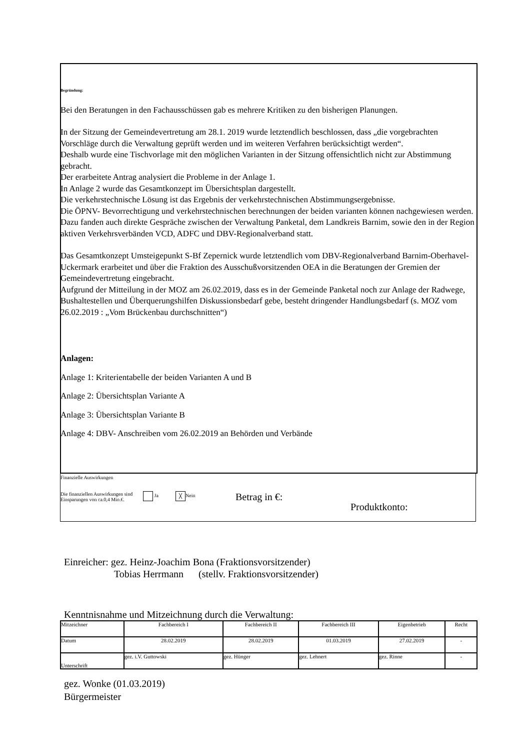Begründung:
Bei den Beratungen in den Fachausschüssen gab es mehrere Kritiken zu den bisherigen Planungen.
In der Sitzung der Gemeindevertretung am 28.1. 2019 wurde letztendlich beschlossen, dass „die vorgebrachten Vorschläge durch die Verwaltung geprüft werden und im weiteren Verfahren berücksichtigt werden“.
Deshalb wurde eine Tischvorlage mit den möglichen Varianten in der Sitzung offensichtlich nicht zur Abstimmung gebracht.
Der erarbeitete Antrag analysiert die Probleme in der Anlage 1.
In Anlage 2 wurde das Gesamtkonzept im Übersichtsplan dargestellt.
Die verkehrstechnische Lösung ist das Ergebnis der verkehrstechnischen Abstimmungsergebnisse.
Die ÖPNV- Bevorrechtigung und verkehrstechnischen berechnungen der beiden varianten können nachgewiesen werden.
Dazu fanden auch direkte Gespräche zwischen der Verwaltung Panketal, dem Landkreis Barnim, sowie den in der Region aktiven Verkehrsverbänden VCD, ADFC und DBV-Regionalverband statt.
Das Gesamtkonzept Umsteigepunkt S-Bf Zepernick wurde letztendlich vom DBV-Regionalverband Barnim-Oberhavel-Uckermark erarbeitet und über die Fraktion des Ausschußvorsitzenden OEA in die Beratungen der Gremien der Gemeindevertretung eingebracht.
Aufgrund der Mitteilung in der MOZ am 26.02.2019, dass es in der Gemeinde Panketal noch zur Anlage der Radwege, Bushaltestellen und Überquerungshilfen Diskussionsbedarf gebe, besteht dringender Handlungsbedarf (s. MOZ vom 26.02.2019 : „Vom Brückenbau durchschnitten“)
Anlagen:
Anlage 1: Kriterientabelle der beiden Varianten A und B
Anlage 2: Übersichtsplan Variante A
Anlage 3: Übersichtsplan Variante B
Anlage 4: DBV- Anschreiben vom 26.02.2019 an Behörden und Verbände
Finanzielle Auswirkungen
Die finanziellen Auswirkungen sind Einsparungen von ca.0,4 Mio.€.
Ja
╳ Nein
Betrag in €:
Produktkonto:
Einreicher: gez. Heinz-Joachim Bona (Fraktionsvorsitzender)
Tobias Herrmann (stellv. Fraktionsvorsitzender)
Kenntnisnahme und Mitzeichnung durch die Verwaltung:
| Mitzeichner | Fachbereich I | Fachbereich II | Fachbereich III | Eigenbetrieb | Recht |
| Datum | 28.02.2019 | 28.02.2019 | 01.03.2019 | 27.02.2019 | - |
| Unterschrift | gez. i.V. Guttowski | gez. Hünger | gez. Lehnert | gez. Rinne | - |
gez. Wonke (01.03.2019)
Bürgermeister